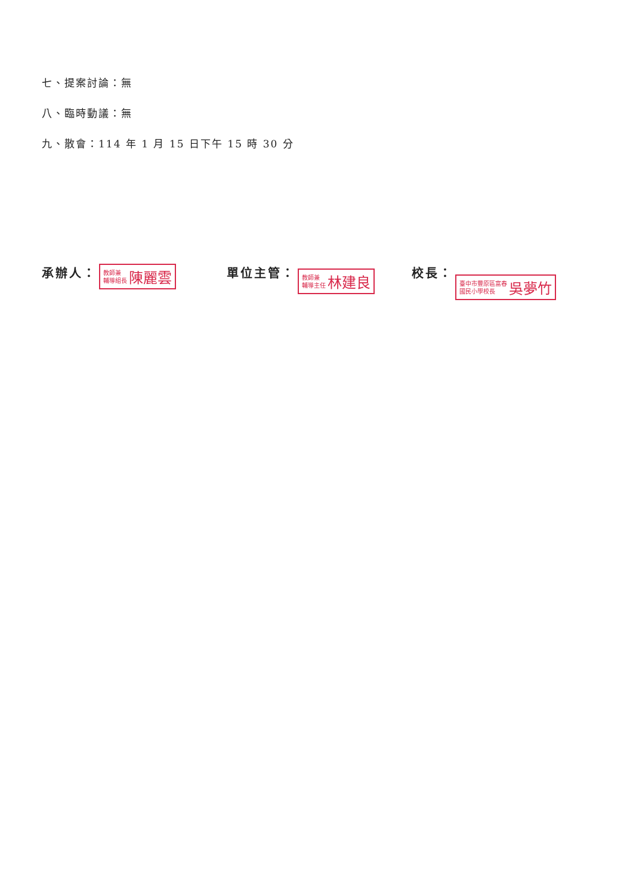七、提案討論：無
八、臨時動議：無
九、散會：114 年 1 月 15 日下午 15 時 30 分
承辦人：
教師兼
輔導組長
陳麗雲
單位主管：
教師兼
輔導主任
林建良
校長：
臺中市豐原區富春
國民小學校長
吳夢竹